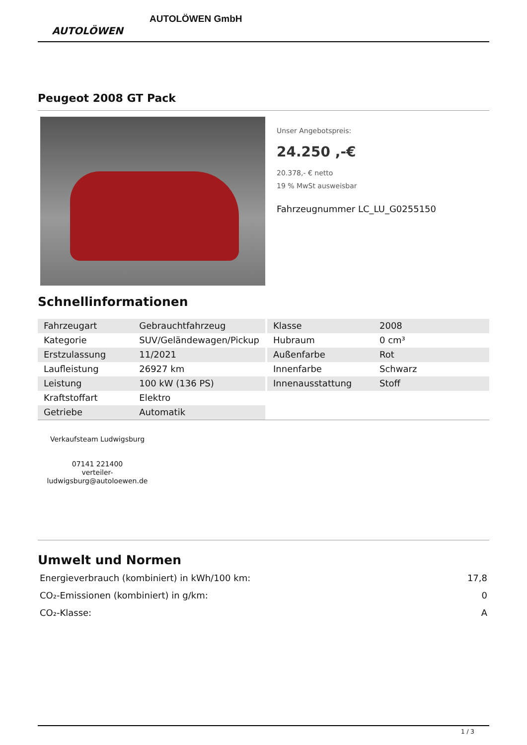AUTOLÖWEN
AUTOLÖWEN GmbH
Peugeot 2008 GT Pack
Unser Angebotspreis:
24.250 ,-€
20.378,- € netto
19 % MwSt ausweisbar
Fahrzeugnummer LC_LU_G0255150
Schnellinformationen
| Fahrzeugart | Gebrauchtfahrzeug |
| Kategorie | SUV/Geländewagen/Pickup |
| Erstzulassung | 11/2021 |
| Laufleistung | 26927 km |
| Leistung | 100 kW (136 PS) |
| Kraftstoffart | Elektro |
| Getriebe | Automatik |
| Klasse | 2008 |
| Hubraum | 0 cm³ |
| Außenfarbe | Rot |
| Innenfarbe | Schwarz |
| Innenausstattung | Stoff |
Verkaufsteam Ludwigsburg
07141 221400
verteiler-ludwigsburg@autoloewen.de
Umwelt und Normen
| Energieverbrauch (kombiniert) in kWh/100 km: | 17,8 |
| CO₂-Emissionen (kombiniert) in g/km: | 0 |
| CO₂-Klasse: | A |
1 / 3